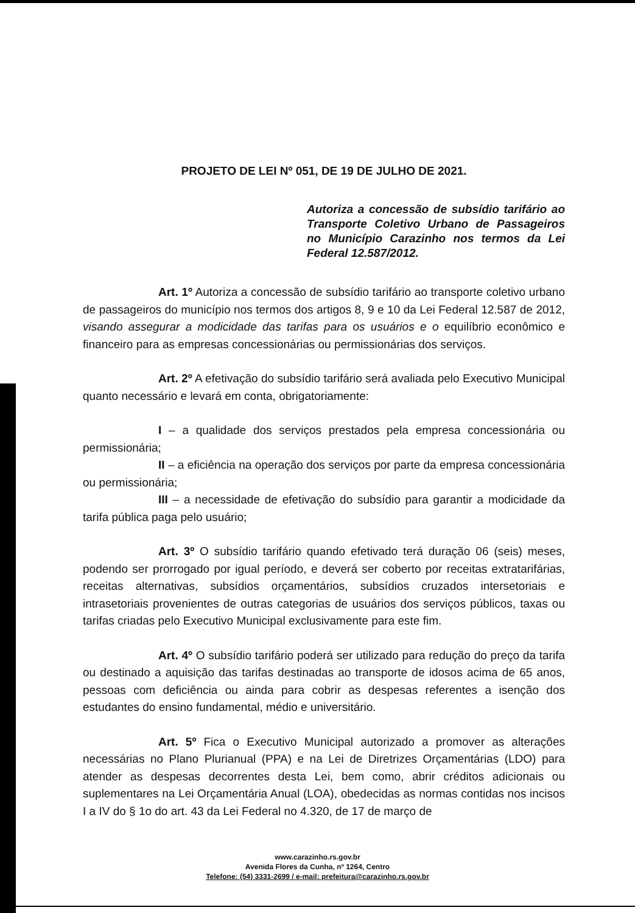PROJETO DE LEI Nº 051, DE 19 DE JULHO DE 2021.
Autoriza a concessão de subsídio tarifário ao Transporte Coletivo Urbano de Passageiros no Município Carazinho nos termos da Lei Federal 12.587/2012.
Art. 1º Autoriza a concessão de subsídio tarifário ao transporte coletivo urbano de passageiros do município nos termos dos artigos 8, 9 e 10 da Lei Federal 12.587 de 2012, visando assegurar a modicidade das tarifas para os usuários e o equilíbrio econômico e financeiro para as empresas concessionárias ou permissionárias dos serviços.
Art. 2º A efetivação do subsídio tarifário será avaliada pelo Executivo Municipal quanto necessário e levará em conta, obrigatoriamente:
I – a qualidade dos serviços prestados pela empresa concessionária ou permissionária;
II – a eficiência na operação dos serviços por parte da empresa concessionária ou permissionária;
III – a necessidade de efetivação do subsídio para garantir a modicidade da tarifa pública paga pelo usuário;
Art. 3º O subsídio tarifário quando efetivado terá duração 06 (seis) meses, podendo ser prorrogado por igual período, e deverá ser coberto por receitas extratarifárias, receitas alternativas, subsídios orçamentários, subsídios cruzados intersetoriais e intrasetoriais provenientes de outras categorias de usuários dos serviços públicos, taxas ou tarifas criadas pelo Executivo Municipal exclusivamente para este fim.
Art. 4º O subsídio tarifário poderá ser utilizado para redução do preço da tarifa ou destinado a aquisição das tarifas destinadas ao transporte de idosos acima de 65 anos, pessoas com deficiência ou ainda para cobrir as despesas referentes a isenção dos estudantes do ensino fundamental, médio e universitário.
Art. 5º Fica o Executivo Municipal autorizado a promover as alterações necessárias no Plano Plurianual (PPA) e na Lei de Diretrizes Orçamentárias (LDO) para atender as despesas decorrentes desta Lei, bem como, abrir créditos adicionais ou suplementares na Lei Orçamentária Anual (LOA), obedecidas as normas contidas nos incisos I a IV do § 1o do art. 43 da Lei Federal no 4.320, de 17 de março de
www.carazinho.rs.gov.br
Avenida Flores da Cunha, nº 1264, Centro
Telefone: (54) 3331-2699 / e-mail: prefeitura@carazinho.rs.gov.br